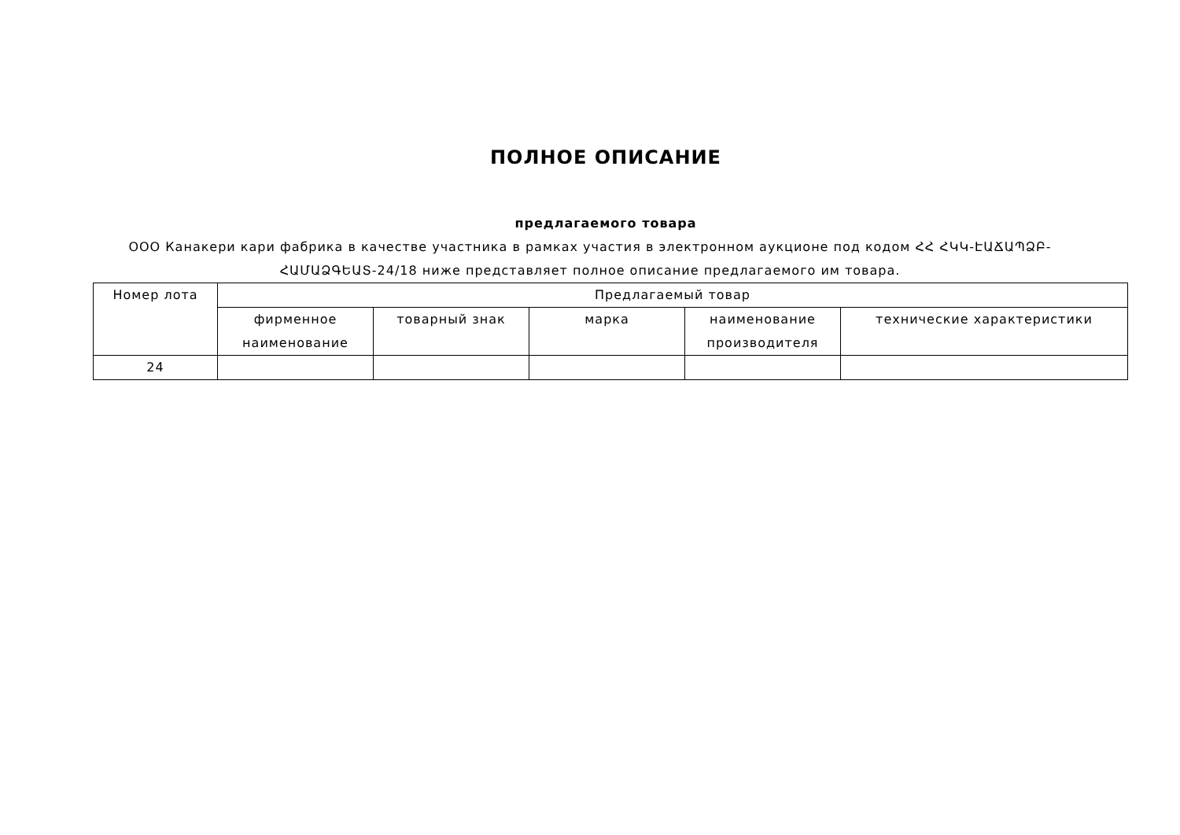ПОЛНОЕ ОПИСАНИЕ
предлагаемого товара
ООО Канакери кари фабрика в качестве участника в рамках участия в электронном аукционе под кодом ՀՀ ՀԿԿ-ԷԱՃԱՊՁԲ-ՀԱՄԱՁԳԵԱՏ-24/18 ниже представляет полное описание предлагаемого им товара.
| Номер лота | Предлагаемый товар | | | | |
| --- | --- | --- | --- | --- | --- |
| | фирменное наименование | товарный знак | марка | наименование производителя | технические характеристики |
| 24 | | | | | |